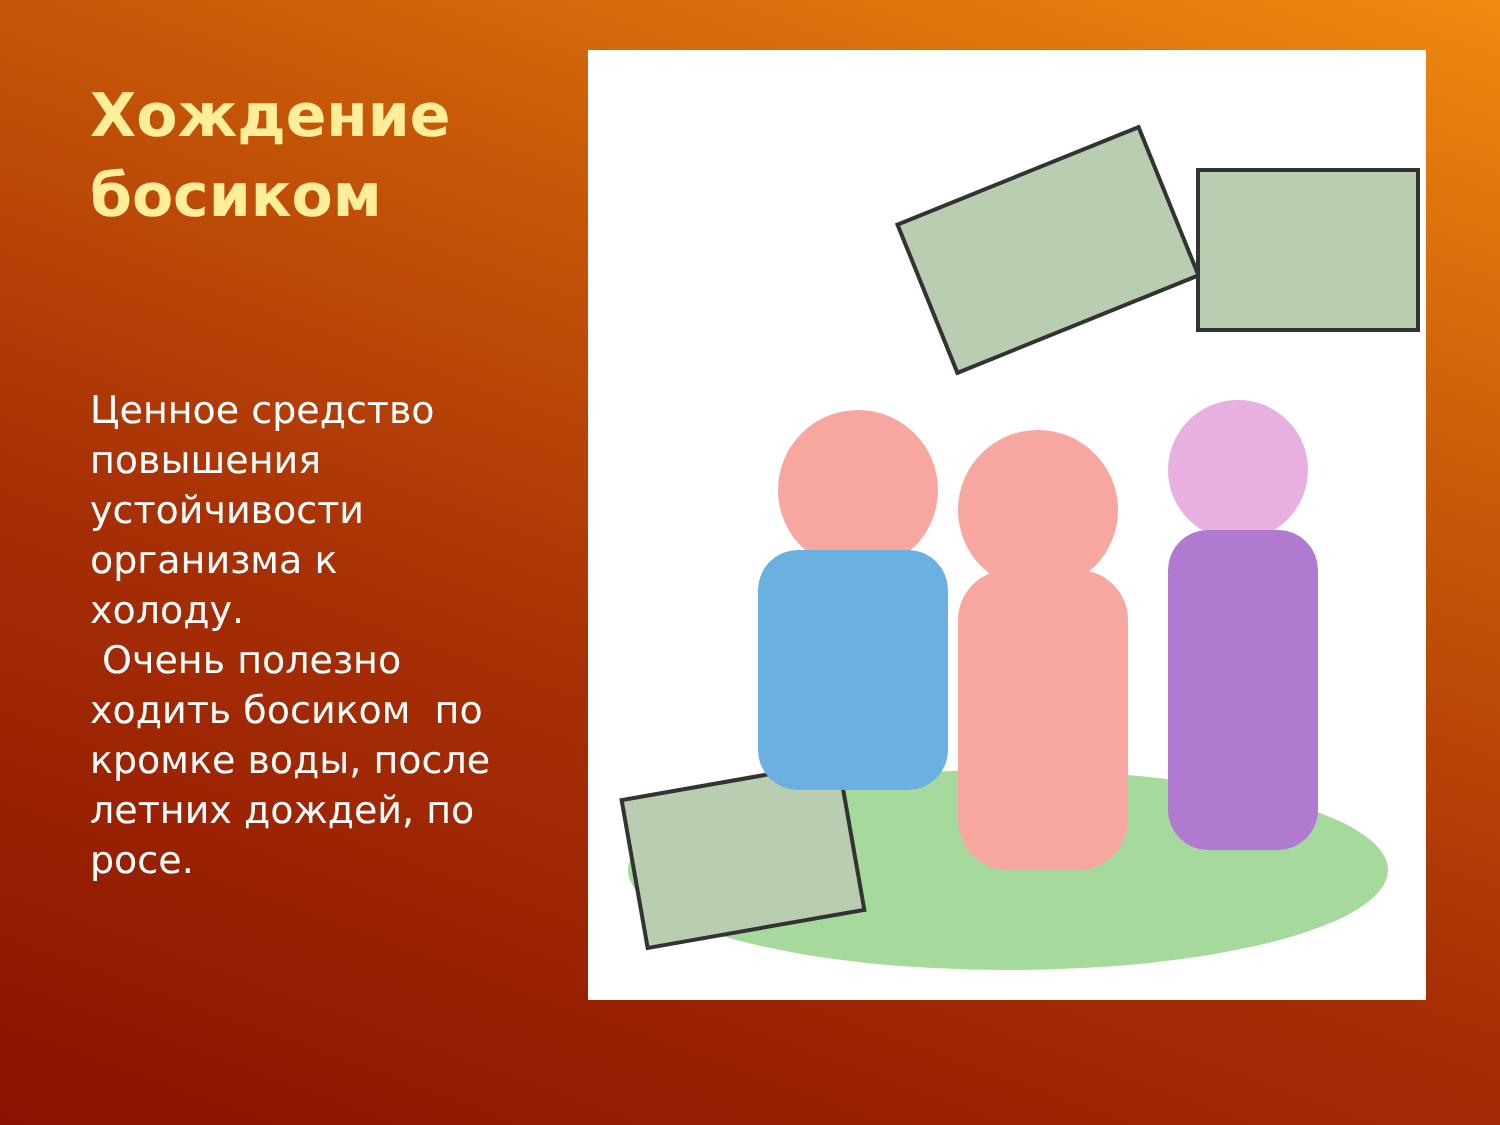Хождение босиком
Ценное средство повышения устойчивости организма к холоду.
Очень полезно ходить босиком по кромке воды, после летних дождей, по росе.